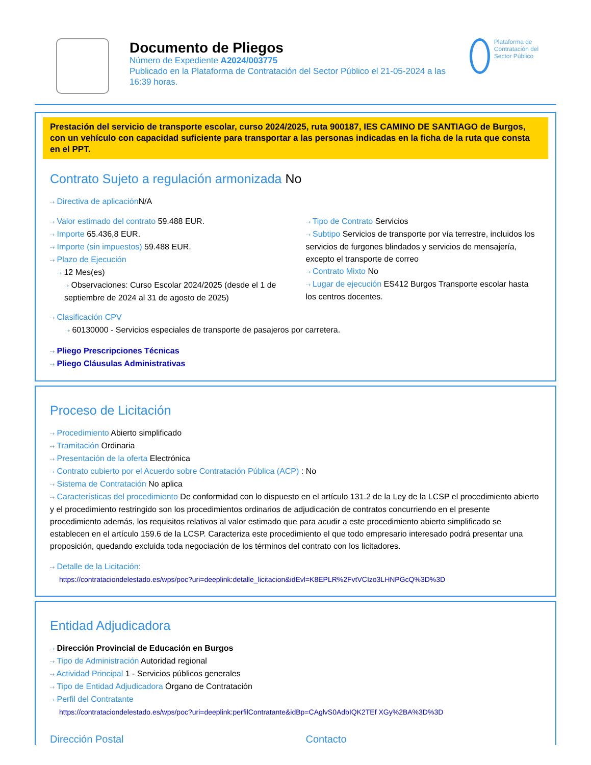Documento de Pliegos
Número de Expediente A2024/003775
Publicado en la Plataforma de Contratación del Sector Público el 21-05-2024 a las 16:39 horas.
Plataforma de Contratación del Sector Público
Prestación del servicio de transporte escolar, curso 2024/2025, ruta 900187, IES CAMINO DE SANTIAGO de Burgos, con un vehículo con capacidad suficiente para transportar a las personas indicadas en la ficha de la ruta que consta en el PPT.
Contrato Sujeto a regulación armonizada No
⇢ Directiva de aplicación N/A
⇢ Valor estimado del contrato 59.488 EUR.
⇢ Importe 65.436,8 EUR.
⇢ Importe (sin impuestos) 59.488 EUR.
⇢ Plazo de Ejecución
⇢ 12 Mes(es)
⇢ Observaciones: Curso Escolar 2024/2025 (desde el 1 de septiembre de 2024 al 31 de agosto de 2025)
⇢ Tipo de Contrato Servicios
⇢ Subtipo Servicios de transporte por vía terrestre, incluidos los servicios de furgones blindados y servicios de mensajería, excepto el transporte de correo
⇢ Contrato Mixto No
⇢ Lugar de ejecución ES412 Burgos Transporte escolar hasta los centros docentes.
⇢ Clasificación CPV
⇢ 60130000 - Servicios especiales de transporte de pasajeros por carretera.
⇢ Pliego Prescripciones Técnicas
⇢ Pliego Cláusulas Administrativas
Proceso de Licitación
⇢ Procedimiento Abierto simplificado
⇢ Tramitación Ordinaria
⇢ Presentación de la oferta Electrónica
⇢ Contrato cubierto por el Acuerdo sobre Contratación Pública (ACP) : No
⇢ Sistema de Contratación No aplica
⇢ Características del procedimiento De conformidad con lo dispuesto en el artículo 131.2 de la Ley de la LCSP el procedimiento abierto y el procedimiento restringido son los procedimientos ordinarios de adjudicación de contratos concurriendo en el presente procedimiento además, los requisitos relativos al valor estimado que para acudir a este procedimiento abierto simplificado se establecen en el artículo 159.6 de la LCSP. Caracteriza este procedimiento el que todo empresario interesado podrá presentar una proposición, quedando excluida toda negociación de los términos del contrato con los licitadores.
⇢ Detalle de la Licitación:
https://contrataciondelestado.es/wps/poc?uri=deeplink:detalle_licitacion&idEvl=K8EPLR%2FvtVCIzo3LHNPGcQ%3D%3D
Entidad Adjudicadora
⇢ Dirección Provincial de Educación en Burgos
⇢ Tipo de Administración Autoridad regional
⇢ Actividad Principal 1 - Servicios públicos generales
⇢ Tipo de Entidad Adjudicadora Órgano de Contratación
⇢ Perfil del Contratante
https://contrataciondelestado.es/wps/poc?uri=deeplink:perfilContratante&idBp=CAglvS0AdbIQK2TEf XGy%2BA%3D%3D
Dirección Postal Contacto